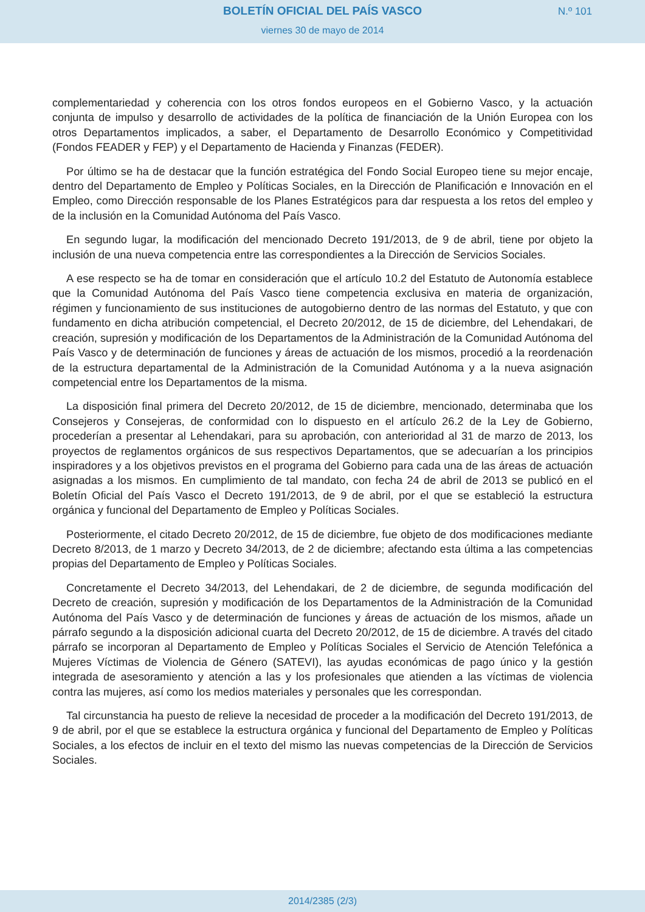BOLETÍN OFICIAL DEL PAÍS VASCO
N.º 101
viernes 30 de mayo de 2014
complementariedad y coherencia con los otros fondos europeos en el Gobierno Vasco, y la actuación conjunta de impulso y desarrollo de actividades de la política de financiación de la Unión Europea con los otros Departamentos implicados, a saber, el Departamento de Desarrollo Económico y Competitividad (Fondos FEADER y FEP) y el Departamento de Hacienda y Finanzas (FEDER).
Por último se ha de destacar que la función estratégica del Fondo Social Europeo tiene su mejor encaje, dentro del Departamento de Empleo y Políticas Sociales, en la Dirección de Planificación e Innovación en el Empleo, como Dirección responsable de los Planes Estratégicos para dar respuesta a los retos del empleo y de la inclusión en la Comunidad Autónoma del País Vasco.
En segundo lugar, la modificación del mencionado Decreto 191/2013, de 9 de abril, tiene por objeto la inclusión de una nueva competencia entre las correspondientes a la Dirección de Servicios Sociales.
A ese respecto se ha de tomar en consideración que el artículo 10.2 del Estatuto de Autonomía establece que la Comunidad Autónoma del País Vasco tiene competencia exclusiva en materia de organización, régimen y funcionamiento de sus instituciones de autogobierno dentro de las normas del Estatuto, y que con fundamento en dicha atribución competencial, el Decreto 20/2012, de 15 de diciembre, del Lehendakari, de creación, supresión y modificación de los Departamentos de la Administración de la Comunidad Autónoma del País Vasco y de determinación de funciones y áreas de actuación de los mismos, procedió a la reordenación de la estructura departamental de la Administración de la Comunidad Autónoma y a la nueva asignación competencial entre los Departamentos de la misma.
La disposición final primera del Decreto 20/2012, de 15 de diciembre, mencionado, determinaba que los Consejeros y Consejeras, de conformidad con lo dispuesto en el artículo 26.2 de la Ley de Gobierno, procederían a presentar al Lehendakari, para su aprobación, con anterioridad al 31 de marzo de 2013, los proyectos de reglamentos orgánicos de sus respectivos Departamentos, que se adecuarían a los principios inspiradores y a los objetivos previstos en el programa del Gobierno para cada una de las áreas de actuación asignadas a los mismos. En cumplimiento de tal mandato, con fecha 24 de abril de 2013 se publicó en el Boletín Oficial del País Vasco el Decreto 191/2013, de 9 de abril, por el que se estableció la estructura orgánica y funcional del Departamento de Empleo y Políticas Sociales.
Posteriormente, el citado Decreto 20/2012, de 15 de diciembre, fue objeto de dos modificaciones mediante Decreto 8/2013, de 1 marzo y Decreto 34/2013, de 2 de diciembre; afectando esta última a las competencias propias del Departamento de Empleo y Políticas Sociales.
Concretamente el Decreto 34/2013, del Lehendakari, de 2 de diciembre, de segunda modificación del Decreto de creación, supresión y modificación de los Departamentos de la Administración de la Comunidad Autónoma del País Vasco y de determinación de funciones y áreas de actuación de los mismos, añade un párrafo segundo a la disposición adicional cuarta del Decreto 20/2012, de 15 de diciembre. A través del citado párrafo se incorporan al Departamento de Empleo y Políticas Sociales el Servicio de Atención Telefónica a Mujeres Víctimas de Violencia de Género (SATEVI), las ayudas económicas de pago único y la gestión integrada de asesoramiento y atención a las y los profesionales que atienden a las víctimas de violencia contra las mujeres, así como los medios materiales y personales que les correspondan.
Tal circunstancia ha puesto de relieve la necesidad de proceder a la modificación del Decreto 191/2013, de 9 de abril, por el que se establece la estructura orgánica y funcional del Departamento de Empleo y Políticas Sociales, a los efectos de incluir en el texto del mismo las nuevas competencias de la Dirección de Servicios Sociales.
2014/2385 (2/3)